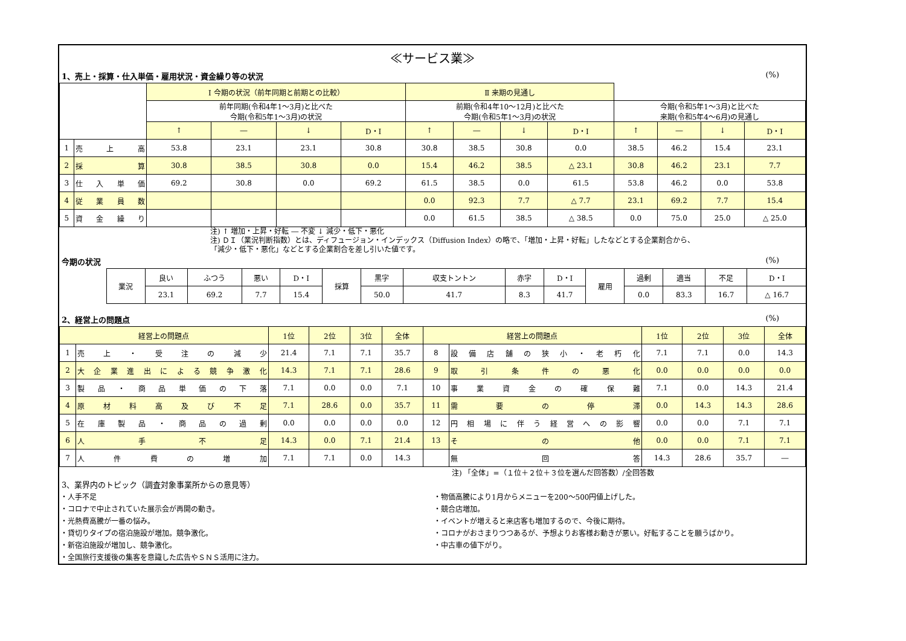≪サービス業≫
1、売上・採算・仕入単価・雇用状況・資金繰り等の状況 (%)
| | | Ⅰ 今期の状況（前年同期と前期との比較） | | | | | | | | Ⅱ 来期の見通し | | | |
| --- | --- | --- | --- | --- | --- | --- | --- | --- | --- | --- | --- | --- | --- |
| | | 前年同期(令和4年1～3月)と比べた 今期(令和5年1～3月)の状況 | | | | 前期(令和4年10～12月)と比べた 今期(令和5年1～3月)の状況 | | | | 今期(令和5年1～3月)と比べた 来期(令和5年4～6月)の見通し | | | |
| | | ↑ | ― | ↓ | D・I | ↑ | ― | ↓ | D・I | ↑ | ― | ↓ | D・I |
| 1 | 売 上 高 | 53.8 | 23.1 | 23.1 | 30.8 | 30.8 | 38.5 | 30.8 | 0.0 | 38.5 | 46.2 | 15.4 | 23.1 |
| 2 | 採 算 | 30.8 | 38.5 | 30.8 | 0.0 | 15.4 | 46.2 | 38.5 | △ 23.1 | 30.8 | 46.2 | 23.1 | 7.7 |
| 3 | 仕 入 単 価 | 69.2 | 30.8 | 0.0 | 69.2 | 61.5 | 38.5 | 0.0 | 61.5 | 53.8 | 46.2 | 0.0 | 53.8 |
| 4 | 従 業 員 数 | | | | | 0.0 | 92.3 | 7.7 | △ 7.7 | 23.1 | 69.2 | 7.7 | 15.4 |
| 5 | 資 金 繰 り | | | | | 0.0 | 61.5 | 38.5 | △ 38.5 | 0.0 | 75.0 | 25.0 | △ 25.0 |
注) ↑ 増加・上昇・好転 ― 不変 ↓ 減少・低下・悪化
注) ＤＩ（業況判断指数）とは、ディフュージョン・インデックス（Diffusion Index）の略で、「増加・上昇・好転」したなどとする企業割合から、
「減少・低下・悪化」などとする企業割合を差し引いた値です。
今期の状況 (%)
| 業況 | 良い | ふつう | 悪い | D・I | 採算 | 黒字 | 収支トントン | 赤字 | D・I | 雇用 | 過剰 | 適当 | 不足 | D・I |
| | 23.1 | 69.2 | 7.7 | 15.4 | | 50.0 | 41.7 | 8.3 | 41.7 | | 0.0 | 83.3 | 16.7 | △ 16.7 |
2、経営上の問題点 (%)
| 経営上の問題点 | | 1位 | 2位 | 3位 | 全体 | 経営上の問題点 | | 1位 | 2位 | 3位 | 全体 |
| --- | --- | --- | --- | --- | --- | --- | --- | --- | --- | --- | --- |
| 1 | 売上・受注の減少 | 21.4 | 7.1 | 7.1 | 35.7 | 8 | 設備店舗の狭小・老朽化 | 7.1 | 7.1 | 0.0 | 14.3 |
| 2 | 大企業進出による競争激化 | 14.3 | 7.1 | 7.1 | 28.6 | 9 | 取引条件の悪化 | 0.0 | 0.0 | 0.0 | 0.0 |
| 3 | 製品・商品単価の下落 | 7.1 | 0.0 | 0.0 | 7.1 | 10 | 事業資金の確保難 | 7.1 | 0.0 | 14.3 | 21.4 |
| 4 | 原材料高及び不足 | 7.1 | 28.6 | 0.0 | 35.7 | 11 | 需要の停滞 | 0.0 | 14.3 | 14.3 | 28.6 |
| 5 | 在庫製品・商品の過剰 | 0.0 | 0.0 | 0.0 | 0.0 | 12 | 円相場に伴う経営への影響 | 0.0 | 0.0 | 7.1 | 7.1 |
| 6 | 人手不足 | 14.3 | 0.0 | 7.1 | 21.4 | 13 | その他 | 0.0 | 0.0 | 7.1 | 7.1 |
| 7 | 人件費の増加 | 7.1 | 7.1 | 0.0 | 14.3 | | 無回答 | 14.3 | 28.6 | 35.7 | ― |
注) 「全体」=（１位＋２位＋３位を選んだ回答数）/全回答数
3、業界内のトピック（調査対象事業所からの意見等）
・人手不足
・コロナで中止されていた展示会が再開の動き。
・光熱費高騰が一番の悩み。
・貸切りタイプの宿泊施設が増加。競争激化。
・新宿泊施設が増加し、競争激化。
・全国旅行支援後の集客を意識した広告やＳＮＳ活用に注力。
・物価高騰により1月からメニューを200～500円値上げした。
・競合店増加。
・イベントが増えると来店客も増加するので、今後に期待。
・コロナがおさまりつつあるが、予想よりお客様お動きが悪い。好転することを願うばかり。
・中古車の値下がり。